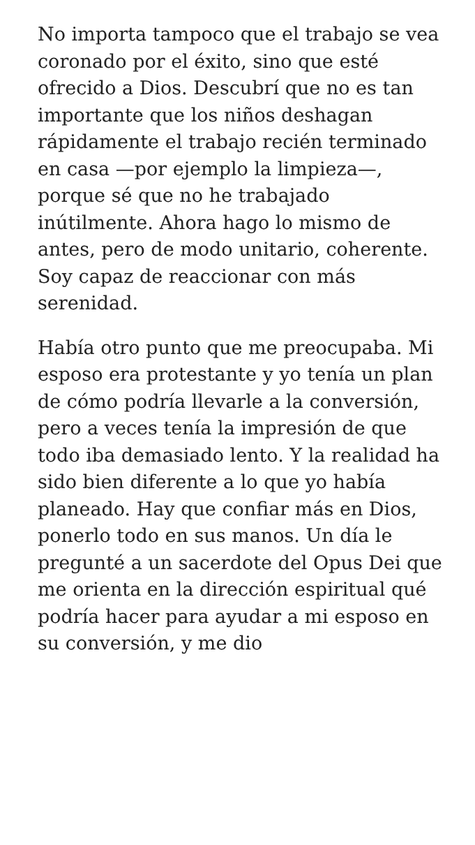No importa tampoco que el trabajo se vea coronado por el éxito, sino que esté ofrecido a Dios. Descubrí que no es tan importante que los niños deshagan rápidamente el trabajo recién terminado en casa —por ejemplo la limpieza—, porque sé que no he trabajado inútilmente. Ahora hago lo mismo de antes, pero de modo unitario, coherente. Soy capaz de reaccionar con más serenidad.
Había otro punto que me preocupaba. Mi esposo era protestante y yo tenía un plan de cómo podría llevarle a la conversión, pero a veces tenía la impresión de que todo iba demasiado lento. Y la realidad ha sido bien diferente a lo que yo había planeado. Hay que confiar más en Dios, ponerlo todo en sus manos. Un día le pregunté a un sacerdote del Opus Dei que me orienta en la dirección espiritual qué podría hacer para ayudar a mi esposo en su conversión, y me dio